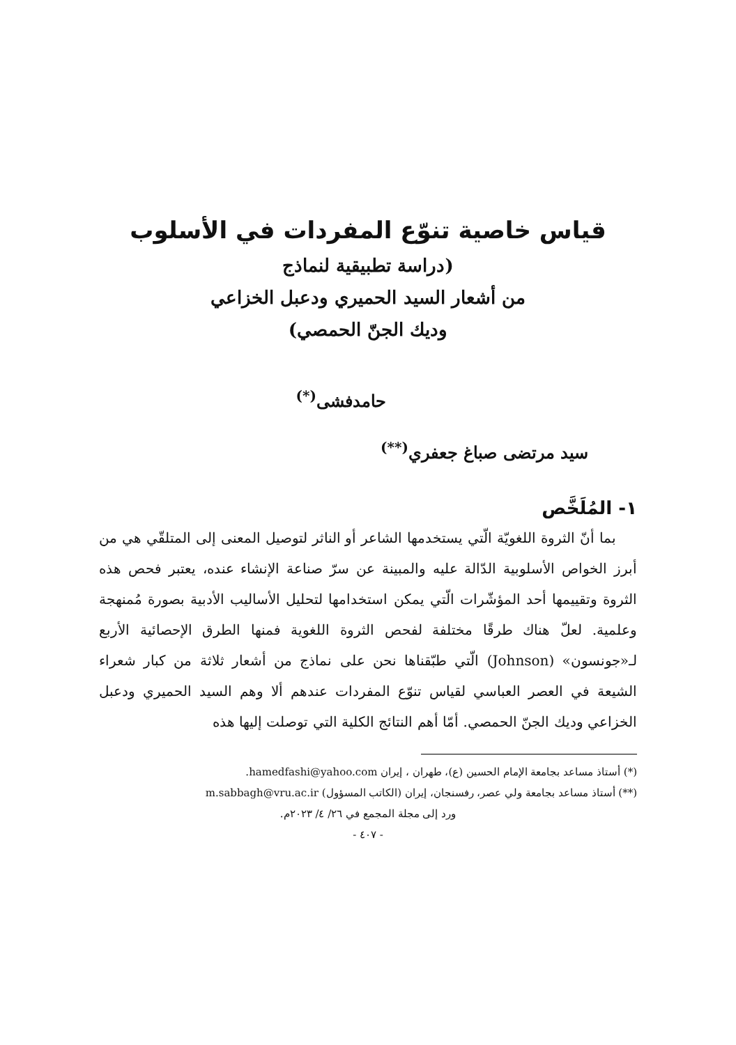قياس خاصية تنوّع المفردات في الأسلوب
(دراسة تطبيقية لنماذج
من أشعار السيد الحميري ودعبل الخزاعي
وديك الجنّ الحمصي)
حامدفشى<sup>(*)</sup>
سيد مرتضى صباغ جعفري<sup>(**)</sup>
١- المُلَخَّص
بما أنّ الثروة اللغويّة الّتي يستخدمها الشاعر أو الناثر لتوصيل المعنى إلى المتلقّي هي من أبرز الخواص الأسلوبية الدّالة عليه والمبينة عن سرّ صناعة الإنشاء عنده، يعتبر فحص هذه الثروة وتقييمها أحد المؤشّرات الّتي يمكن استخدامها لتحليل الأساليب الأدبية بصورة مُمنهجة وعلمية. لعلّ هناك طرقًا مختلفة لفحص الثروة اللغوية فمنها الطرق الإحصائية الأربع لـ«جونسون» (Johnson) الّتي طبّقناها نحن على نماذج من أشعار ثلاثة من كبار شعراء الشيعة في العصر العباسي لقياس تنوّع المفردات عندهم ألا وهم السيد الحميري ودعبل الخزاعي وديك الجنّ الحمصي. أمّا أهم النتائج الكلية التي توصلت إليها هذه
(*) أستاذ مساعد بجامعة الإمام الحسين (ع)، طهران ، إيران hamedfashi@yahoo.com.
(**) أستاذ مساعد بجامعة ولي عصر، رفسنجان، إيران (الكاتب المسؤول) m.sabbagh@vru.ac.ir
ورد إلى مجلة المجمع في ٢٦/ ٤/ ٢٠٢٣م.
- ٤٠٧ -